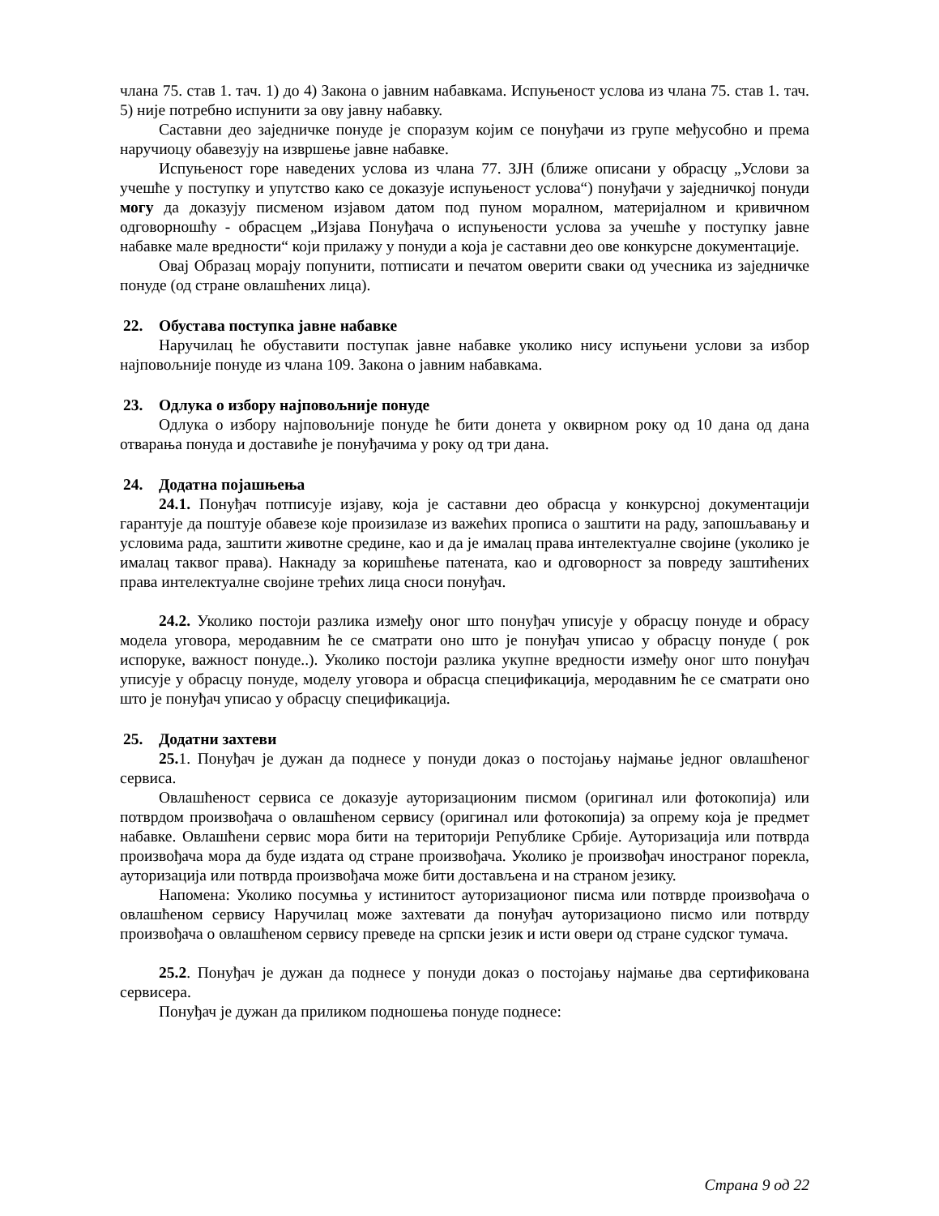члана 75. став 1. тач. 1) до 4) Закона о јавним набавкама. Испуњеност услова из члана 75. став 1. тач. 5) није потребно испунити за ову јавну набавку.
Саставни део заједничке понуде је споразум којим се понуђачи из групе међусобно и према наручиоцу обавезују на извршење јавне набавке.
Испуњеност горе наведених услова из члана 77. ЗЈН (ближе описани у обрасцу „Услови за учешће у поступку и упутство како се доказује испуњеност услова“) понуђачи у заједничкој понуди могу да доказују писменом изјавом датом под пуном моралном, материјалном и кривичном одговорношћу - обрасцем „Изјава Понуђача о испуњености услова за учешће у поступку јавне набавке мале вредности“ који прилажу у понуди а која је саставни део ове конкурсне документације.
Овај Образац морају попунити, потписати и печатом оверити сваки од учесника из заједничке понуде (од стране овлашћених лица).
22. Обустава поступка јавне набавке
Наручилац ће обуставити поступак јавне набавке уколико нису испуњени услови за избор најповољније понуде из члана 109. Закона о јавним набавкама.
23. Одлука о избору најповољније понуде
Одлука о избору најповољније понуде ће бити донета у оквирном року од 10 дана од дана отварања понуда и доставиће је понуђачима у року од три дана.
24. Додатна појашњења
24.1. Понуђач потписује изјаву, која је саставни део обрасца у конкурсној документацији гарантује да поштује обавезе које произилазе из важећих прописа о заштити на раду, запошљавању и условима рада, заштити животне средине, као и да је ималац права интелектуалне својине (уколико је ималац таквог права). Накнаду за коришћење патената, као и одговорност за повреду заштићених права интелектуалне својине трећих лица сноси понуђач.
24.2. Уколико постоји разлика између оног што понуђач уписује у обрасцу понуде и обрасу модела уговора, меродавним ће се сматрати оно што је понуђач уписао у обрасцу понуде ( рок испоруке, важност понуде..). Уколико постоји разлика укупне вредности између оног што понуђач уписује у обрасцу понуде, моделу уговора и обрасца спецификација, меродавним ће се сматрати оно што је понуђач уписао у обрасцу спецификација.
25. Додатни захтеви
25. 1. Понуђач је дужан да поднесе у понуди доказ о постојању најмање једног овлашћеног сервиса.
Овлашћеност сервиса се доказује ауторизационим писмом (оригинал или фотокопија) или потврдом произвођача о овлашћеном сервису (оригинал или фотокопија) за опрему која је предмет набавке. Овлашћени сервис мора бити на територији Републике Србије. Ауторизација или потврда произвођача мора да буде издата од стране произвођача. Уколико је произвођач иностраног порекла, ауторизација или потврда произвођача може бити достављена и на страном језику.
Напомена: Уколико посумња у истинитост ауторизационог писма или потврде произвођача о овлашћеном сервису Наручилац може захтевати да понуђач ауторизационо писмо или потврду произвођача о овлашћеном сервису преведе на српски језик и исти овери од стране судског тумача.
25.2. Понуђач је дужан да поднесе у понуди доказ о постојању најмање два сертификована сервисера.
Понуђач је дужан да приликом подношења понуде поднесе:
Страна 9 од 22